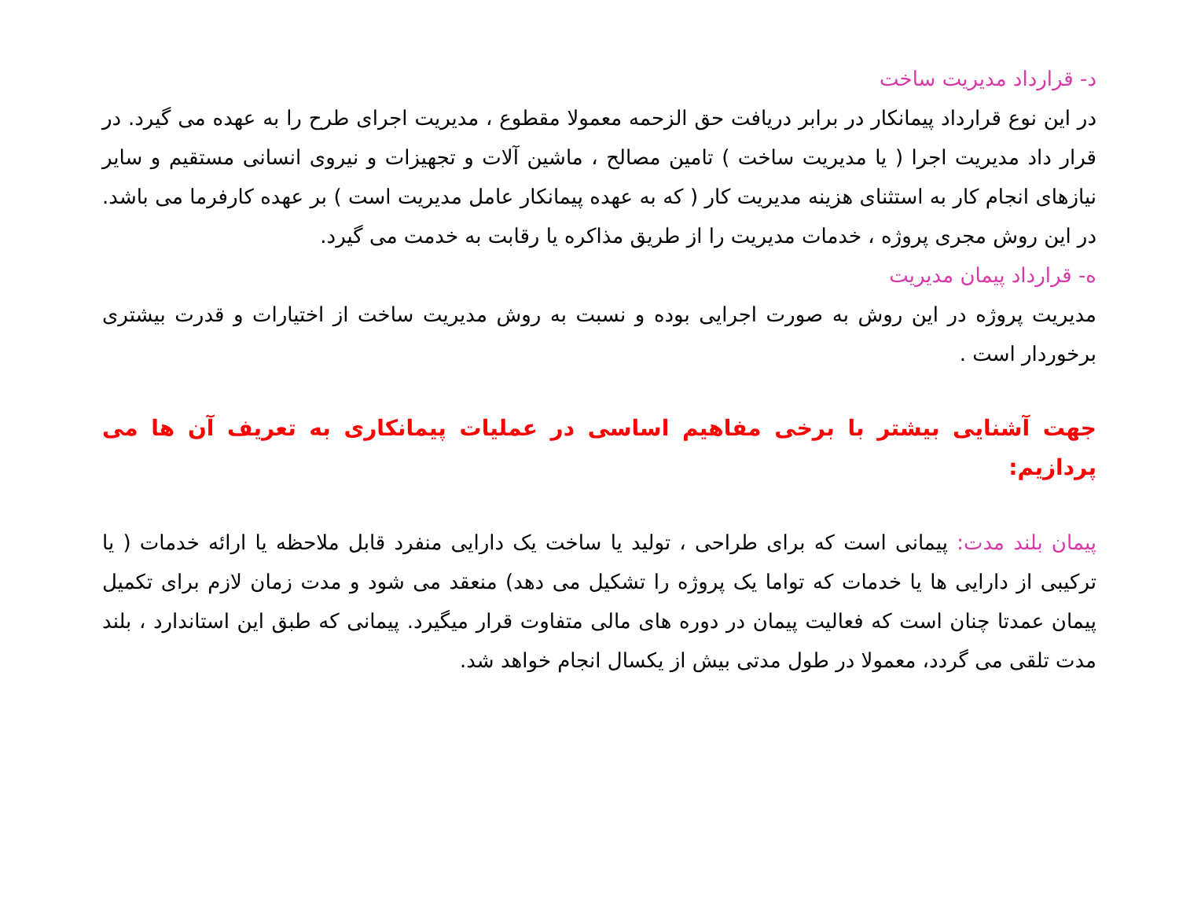د- قرارداد مدیریت ساخت
در این نوع قرارداد پیمانکار در برابر دریافت حق الزحمه معمولا مقطوع ، مدیریت اجرای طرح را به عهده می گیرد. در قرار داد مدیریت اجرا ( یا مدیریت ساخت ) تامین مصالح ، ماشین آلات و تجهیزات و نیروی انسانی مستقیم و سایر نیازهای انجام کار به استثنای هزینه مدیریت کار ( که به عهده پیمانکار عامل مدیریت است ) بر عهده کارفرما می باشد. در این روش مجری پروژه ، خدمات مدیریت را از طریق مذاکره یا رقابت به خدمت می گیرد.
ه- قرارداد پیمان مدیریت
مدیریت پروژه در این روش به صورت اجرایی بوده و نسبت به روش مدیریت ساخت از اختیارات و قدرت بیشتری برخوردار است .
جهت آشنایی بیشتر با برخی مفاهیم اساسی در عملیات پیمانکاری به تعریف آن ها می پردازیم:
پیمان بلند مدت: پیمانی است که برای طراحی ، تولید یا ساخت یک دارایی منفرد قابل ملاحظه یا ارائه خدمات ( یا ترکیبی از دارایی ها یا خدمات که تواما یک پروژه را تشکیل می دهد) منعقد می شود و مدت زمان لازم برای تکمیل پیمان عمدتا چنان است که فعالیت پیمان در دوره های مالی متفاوت قرار میگیرد. پیمانی که طبق این استاندارد ، بلند مدت تلقی می گردد، معمولا در طول مدتی بیش از یکسال انجام خواهد شد.